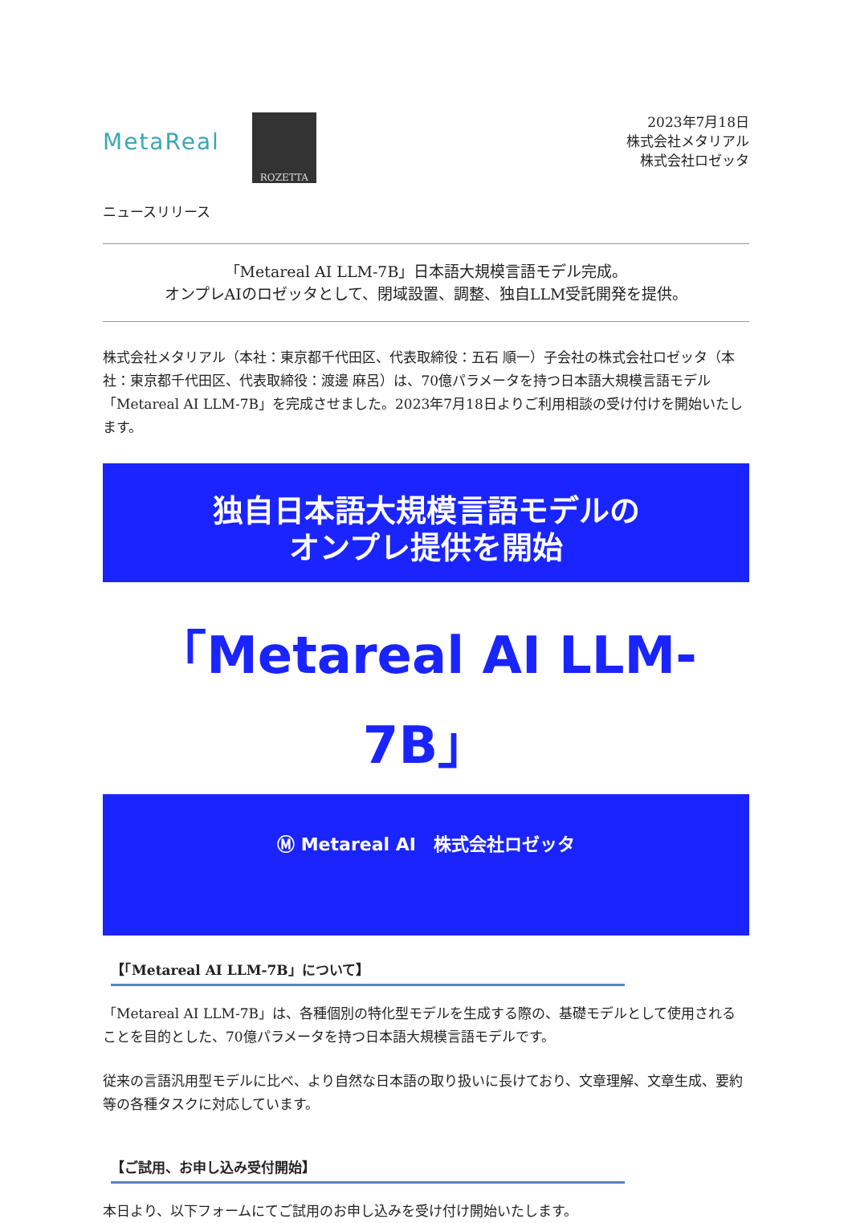MetaReal
ROZETTA
2023年7月18日
株式会社メタリアル
株式会社ロゼッタ
ニュースリリース
「Metareal AI LLM-7B」日本語大規模言語モデル完成。
オンプレAIのロゼッタとして、閉域設置、調整、独自LLM受託開発を提供。
株式会社メタリアル（本社：東京都千代田区、代表取締役：五石 順一）子会社の株式会社ロゼッタ（本社：東京都千代田区、代表取締役：渡邊 麻呂）は、70億パラメータを持つ日本語大規模言語モデル「Metareal AI LLM-7B」を完成させました。2023年7月18日よりご利用相談の受け付けを開始いたします。
独自日本語大規模言語モデルの
オンプレ提供を開始
「Metareal AI LLM-7B」
Ⓜ Metareal AI　株式会社ロゼッタ
【「Metareal AI LLM-7B」について】
「Metareal AI LLM-7B」は、各種個別の特化型モデルを生成する際の、基礎モデルとして使用されることを目的とした、70億パラメータを持つ日本語大規模言語モデルです。
従来の言語汎用型モデルに比べ、より自然な日本語の取り扱いに長けており、文章理解、文章生成、要約等の各種タスクに対応しています。
【ご試用、お申し込み受付開始】
本日より、以下フォームにてご試用のお申し込みを受け付け開始いたします。